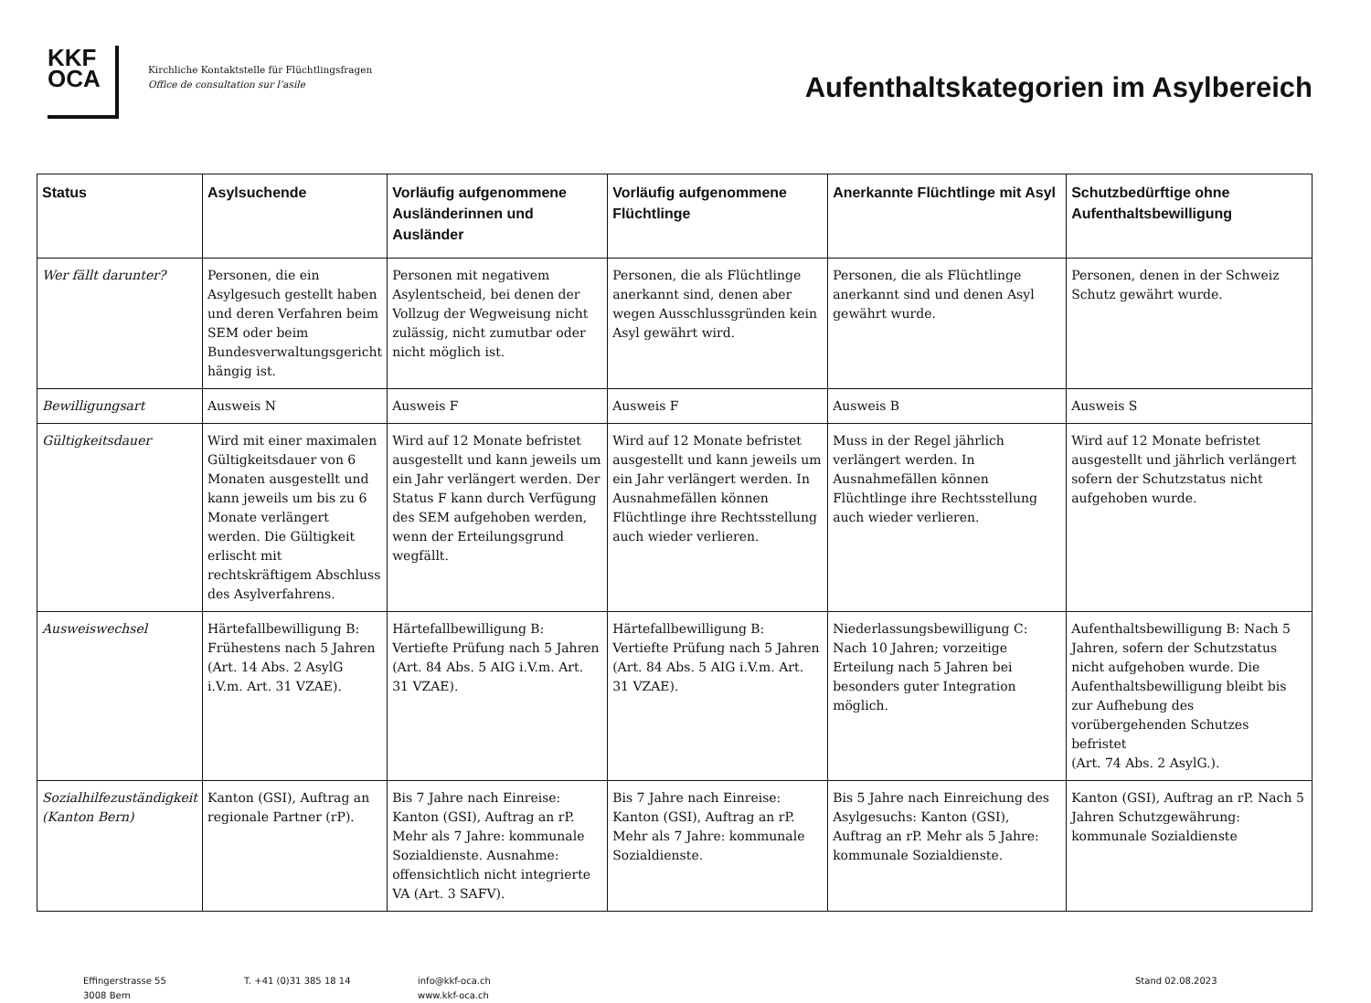KKF
OCA
Kirchliche Kontaktstelle für Flüchtlingsfragen
Office de consultation sur l’asile
Aufenthaltskategorien im Asylbereich
| Status | Asylsuchende | Vorläufig aufgenommene Ausländerinnen und Ausländer | Vorläufig aufgenommene Flüchtlinge | Anerkannte Flüchtlinge mit Asyl | Schutzbedürftige ohne Aufenthaltsbewilligung |
| --- | --- | --- | --- | --- | --- |
| Wer fällt darunter? | Personen, die ein Asylgesuch gestellt haben und deren Verfahren beim SEM oder beim Bundesverwaltungsgericht hängig ist. | Personen mit negativem Asylentscheid, bei denen der Vollzug der Wegweisung nicht zulässig, nicht zumutbar oder nicht möglich ist. | Personen, die als Flüchtlinge anerkannt sind, denen aber wegen Ausschlussgründen kein Asyl gewährt wird. | Personen, die als Flüchtlinge anerkannt sind und denen Asyl gewährt wurde. | Personen, denen in der Schweiz Schutz gewährt wurde. |
| Bewilligungsart | Ausweis N | Ausweis F | Ausweis F | Ausweis B | Ausweis S |
| Gültigkeitsdauer | Wird mit einer maximalen Gültigkeitsdauer von 6 Monaten ausgestellt und kann jeweils um bis zu 6 Monate verlängert werden. Die Gültigkeit erlischt mit rechtskräftigem Abschluss des Asylverfahrens. | Wird auf 12 Monate befristet ausgestellt und kann jeweils um ein Jahr verlängert werden. Der Status F kann durch Verfügung des SEM aufgehoben werden, wenn der Erteilungsgrund wegfällt. | Wird auf 12 Monate befristet ausgestellt und kann jeweils um ein Jahr verlängert werden. In Ausnahmefällen können Flüchtlinge ihre Rechtsstellung auch wieder verlieren. | Muss in der Regel jährlich verlängert werden. In Ausnahmefällen können Flüchtlinge ihre Rechtsstellung auch wieder verlieren. | Wird auf 12 Monate befristet ausgestellt und jährlich verlängert sofern der Schutzstatus nicht aufgehoben wurde. |
| Ausweiswechsel | Härtefallbewilligung B: Frühestens nach 5 Jahren (Art. 14 Abs. 2 AsylG i.V.m. Art. 31 VZAE). | Härtefallbewilligung B: Vertiefte Prüfung nach 5 Jahren (Art. 84 Abs. 5 AIG i.V.m. Art. 31 VZAE). | Härtefallbewilligung B: Vertiefte Prüfung nach 5 Jahren (Art. 84 Abs. 5 AIG i.V.m. Art. 31 VZAE). | Niederlassungsbewilligung C: Nach 10 Jahren; vorzeitige Erteilung nach 5 Jahren bei besonders guter Integration möglich. | Aufenthaltsbewilligung B: Nach 5 Jahren, sofern der Schutzstatus nicht aufgehoben wurde. Die Aufenthaltsbewilligung bleibt bis zur Aufhebung des vorübergehenden Schutzes befristet (Art. 74 Abs. 2 AsylG.). |
| Sozialhilfezuständigkeit (Kanton Bern) | Kanton (GSI), Auftrag an regionale Partner (rP). | Bis 7 Jahre nach Einreise: Kanton (GSI), Auftrag an rP. Mehr als 7 Jahre: kommunale Sozialdienste. Ausnahme: offensichtlich nicht integrierte VA (Art. 3 SAFV). | Bis 7 Jahre nach Einreise: Kanton (GSI), Auftrag an rP. Mehr als 7 Jahre: kommunale Sozialdienste. | Bis 5 Jahre nach Einreichung des Asylgesuchs: Kanton (GSI), Auftrag an rP. Mehr als 5 Jahre: kommunale Sozialdienste. | Kanton (GSI), Auftrag an rP. Nach 5 Jahren Schutzgewährung: kommunale Sozialdienste |
Effingerstrasse 55
3008 Bern
T. +41 (0)31 385 18 14 info@kkf-oca.ch
www.kkf-oca.ch
Stand 02.08.2023